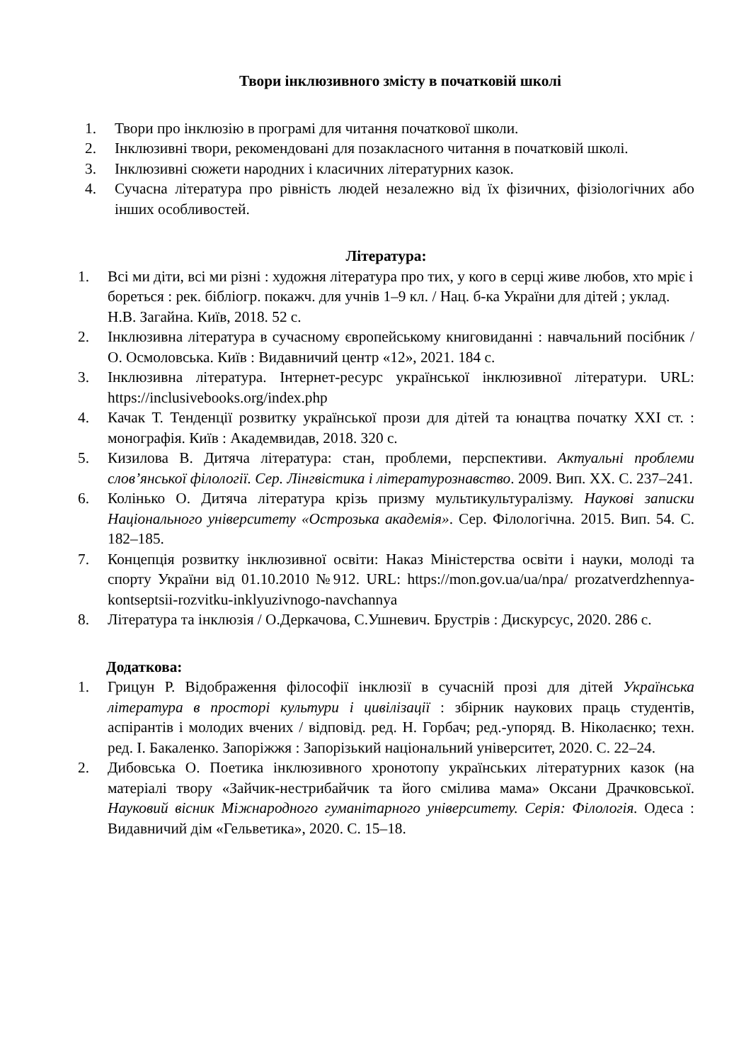Твори інклюзивного змісту в початковій школі
1. Твори про інклюзію в програмі для читання початкової школи.
2. Інклюзивні твори, рекомендовані для позакласного читання в початковій школі.
3. Інклюзивні сюжети народних і класичних літературних казок.
4. Сучасна література про рівність людей незалежно від їх фізичних, фізіологічних або інших особливостей.
Література:
1. Всі ми діти, всі ми різні : художня література про тих, у кого в серці живе любов, хто мріє і бореться : рек. бібліогр. покажч. для учнів 1–9 кл. / Нац. б-ка України для дітей ; уклад. Н.В. Загайна. Київ, 2018. 52 с.
2. Інклюзивна література в сучасному європейському книговиданні : навчальний посібник / О. Осмоловська. Київ : Видавничий центр «12», 2021. 184 с.
3. Інклюзивна література. Інтернет-ресурс української інклюзивної літератури. URL: https://inclusivebooks.org/index.php
4. Качак Т. Тенденції розвитку української прози для дітей та юнацтва початку XXI ст. : монографія. Київ : Академвидав, 2018. 320 с.
5. Кизилова В. Дитяча література: стан, проблеми, перспективи. Актуальні проблеми слов’янської філології. Сер. Лінгвістика і літературознавство. 2009. Вип. XX. С. 237–241.
6. Колінько О. Дитяча література крізь призму мультикультуралізму. Наукові записки Національного університету «Острозька академія». Сер. Філологічна. 2015. Вип. 54. С. 182–185.
7. Концепція розвитку інклюзивної освіти: Наказ Міністерства освіти і науки, молоді та спорту України від 01.10.2010 №912. URL: https://mon.gov.ua/ua/npa/ prozatverdzhennya-kontseptsii-rozvitku-inklyuzivnogo-navchannya
8. Література та інклюзія / О.Деркачова, С.Ушневич. Брустрів : Дискурсус, 2020. 286 с.
Додаткова:
1. Грицун Р. Відображення філософії інклюзії в сучасній прозі для дітей Українська література в просторі культури і цивілізації : збірник наукових праць студентів, аспірантів і молодих вчених / відповід. ред. Н. Горбач; ред.-упоряд. В. Ніколаєнко; техн. ред. І. Бакаленко. Запоріжжя : Запорізький національний університет, 2020. С. 22–24.
2. Дибовська О. Поетика інклюзивного хронотопу українських літературних казок (на матеріалі твору «Зайчик-нестрибайчик та його смілива мама» Оксани Драчковської. Науковий вісник Міжнародного гуманітарного університету. Серія: Філологія. Одеса : Видавничий дім «Гельветика», 2020. С. 15–18.